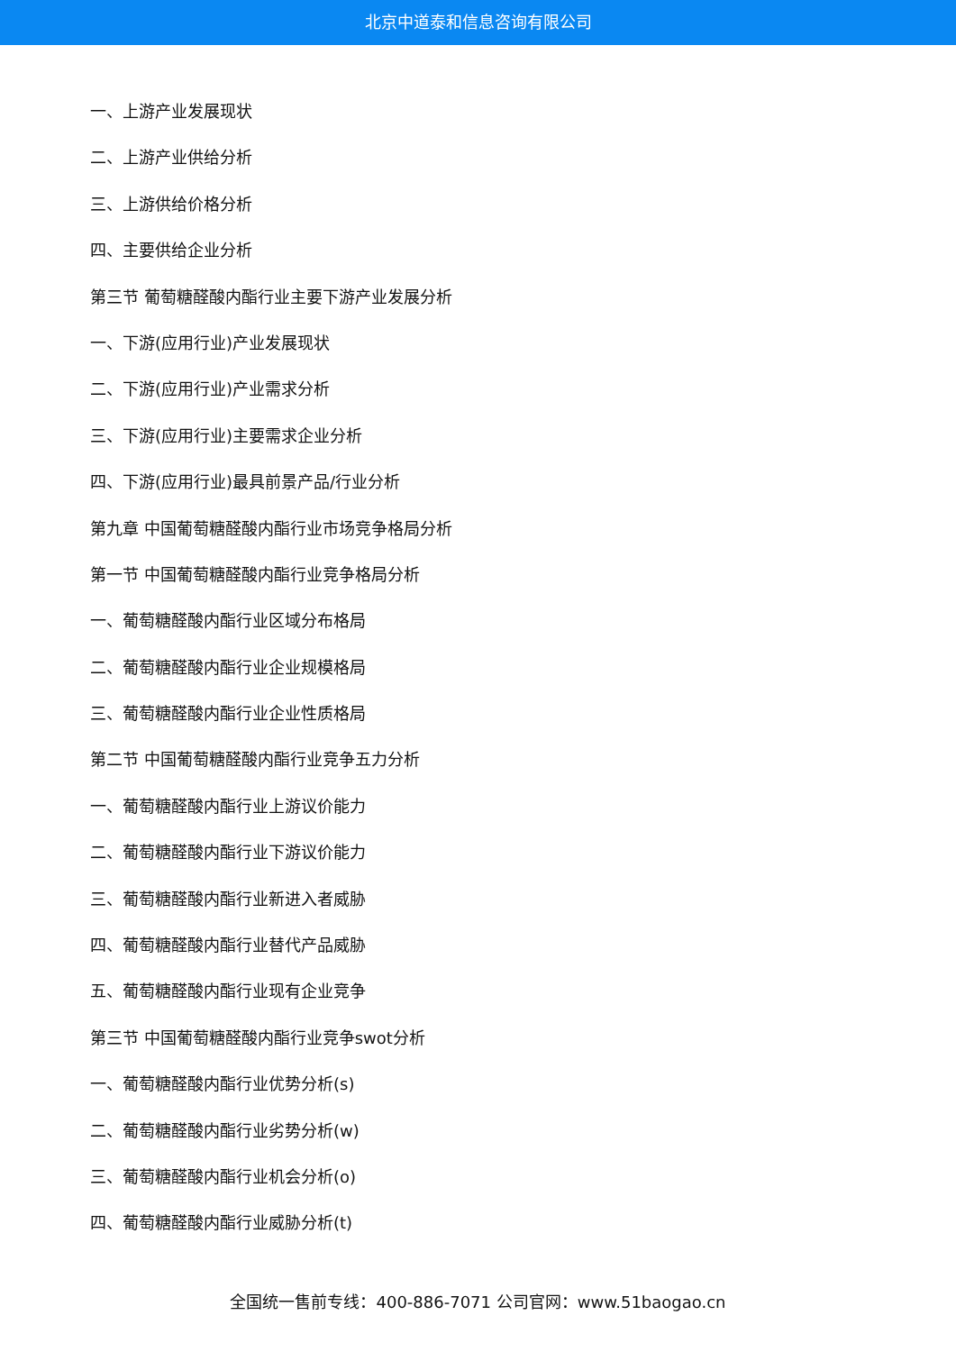北京中道泰和信息咨询有限公司
一、上游产业发展现状
二、上游产业供给分析
三、上游供给价格分析
四、主要供给企业分析
第三节 葡萄糖醛酸内酯行业主要下游产业发展分析
一、下游(应用行业)产业发展现状
二、下游(应用行业)产业需求分析
三、下游(应用行业)主要需求企业分析
四、下游(应用行业)最具前景产品/行业分析
第九章 中国葡萄糖醛酸内酯行业市场竞争格局分析
第一节 中国葡萄糖醛酸内酯行业竞争格局分析
一、葡萄糖醛酸内酯行业区域分布格局
二、葡萄糖醛酸内酯行业企业规模格局
三、葡萄糖醛酸内酯行业企业性质格局
第二节 中国葡萄糖醛酸内酯行业竞争五力分析
一、葡萄糖醛酸内酯行业上游议价能力
二、葡萄糖醛酸内酯行业下游议价能力
三、葡萄糖醛酸内酯行业新进入者威胁
四、葡萄糖醛酸内酯行业替代产品威胁
五、葡萄糖醛酸内酯行业现有企业竞争
第三节 中国葡萄糖醛酸内酯行业竞争swot分析
一、葡萄糖醛酸内酯行业优势分析(s)
二、葡萄糖醛酸内酯行业劣势分析(w)
三、葡萄糖醛酸内酯行业机会分析(o)
四、葡萄糖醛酸内酯行业威胁分析(t)
全国统一售前专线：400-886-7071 公司官网：www.51baogao.cn